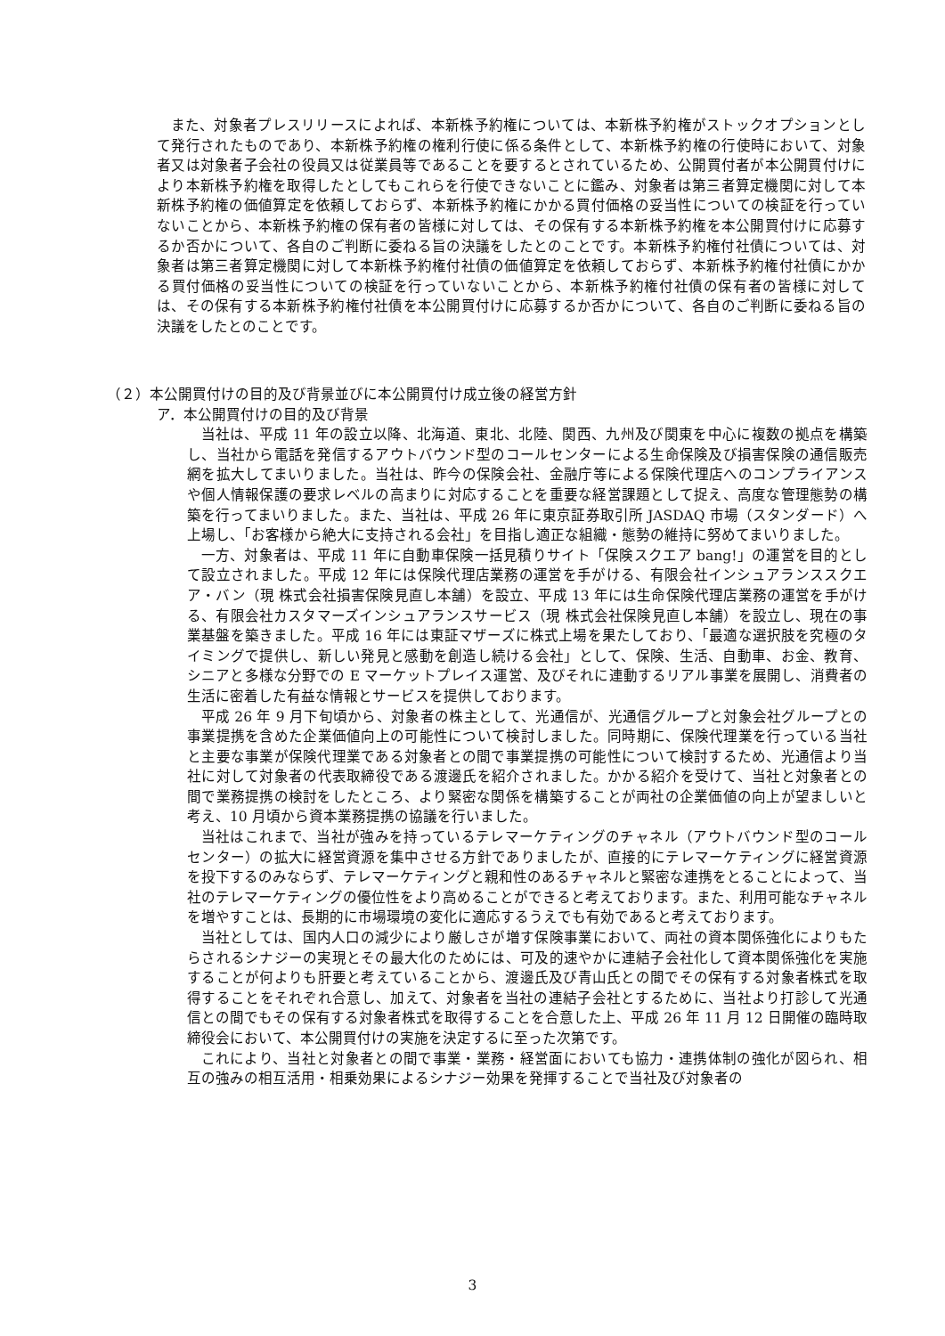また、対象者プレスリリースによれば、本新株予約権については、本新株予約権がストックオプションとして発行されたものであり、本新株予約権の権利行使に係る条件として、本新株予約権の行使時において、対象者又は対象者子会社の役員又は従業員等であることを要するとされているため、公開買付者が本公開買付けにより本新株予約権を取得したとしてもこれらを行使できないことに鑑み、対象者は第三者算定機関に対して本新株予約権の価値算定を依頼しておらず、本新株予約権にかかる買付価格の妥当性についての検証を行っていないことから、本新株予約権の保有者の皆様に対しては、その保有する本新株予約権を本公開買付けに応募するか否かについて、各自のご判断に委ねる旨の決議をしたとのことです。本新株予約権付社債については、対象者は第三者算定機関に対して本新株予約権付社債の価値算定を依頼しておらず、本新株予約権付社債にかかる買付価格の妥当性についての検証を行っていないことから、本新株予約権付社債の保有者の皆様に対しては、その保有する本新株予約権付社債を本公開買付けに応募するか否かについて、各自のご判断に委ねる旨の決議をしたとのことです。
（２）本公開買付けの目的及び背景並びに本公開買付け成立後の経営方針
ア．本公開買付けの目的及び背景
当社は、平成 11 年の設立以降、北海道、東北、北陸、関西、九州及び関東を中心に複数の拠点を構築し、当社から電話を発信するアウトバウンド型のコールセンターによる生命保険及び損害保険の通信販売網を拡大してまいりました。当社は、昨今の保険会社、金融庁等による保険代理店へのコンプライアンスや個人情報保護の要求レベルの高まりに対応することを重要な経営課題として捉え、高度な管理態勢の構築を行ってまいりました。また、当社は、平成 26 年に東京証券取引所 JASDAQ 市場（スタンダード）へ上場し、「お客様から絶大に支持される会社」を目指し適正な組織・態勢の維持に努めてまいりました。
一方、対象者は、平成 11 年に自動車保険一括見積りサイト「保険スクエア bang!」の運営を目的として設立されました。平成 12 年には保険代理店業務の運営を手がける、有限会社インシュアランススクエア・バン（現 株式会社損害保険見直し本舗）を設立、平成 13 年には生命保険代理店業務の運営を手がける、有限会社カスタマーズインシュアランスサービス（現 株式会社保険見直し本舗）を設立し、現在の事業基盤を築きました。平成 16 年には東証マザーズに株式上場を果たしており、「最適な選択肢を究極のタイミングで提供し、新しい発見と感動を創造し続ける会社」として、保険、生活、自動車、お金、教育、シニアと多様な分野での E マーケットプレイス運営、及びそれに連動するリアル事業を展開し、消費者の生活に密着した有益な情報とサービスを提供しております。
平成 26 年 9 月下旬頃から、対象者の株主として、光通信が、光通信グループと対象会社グループとの事業提携を含めた企業価値向上の可能性について検討しました。同時期に、保険代理業を行っている当社と主要な事業が保険代理業である対象者との間で事業提携の可能性について検討するため、光通信より当社に対して対象者の代表取締役である渡邊氏を紹介されました。かかる紹介を受けて、当社と対象者との間で業務提携の検討をしたところ、より緊密な関係を構築することが両社の企業価値の向上が望ましいと考え、10 月頃から資本業務提携の協議を行いました。
当社はこれまで、当社が強みを持っているテレマーケティングのチャネル（アウトバウンド型のコールセンター）の拡大に経営資源を集中させる方針でありましたが、直接的にテレマーケティングに経営資源を投下するのみならず、テレマーケティングと親和性のあるチャネルと緊密な連携をとることによって、当社のテレマーケティングの優位性をより高めることができると考えております。また、利用可能なチャネルを増やすことは、長期的に市場環境の変化に適応するうえでも有効であると考えております。
当社としては、国内人口の減少により厳しさが増す保険事業において、両社の資本関係強化によりもたらされるシナジーの実現とその最大化のためには、可及的速やかに連結子会社化して資本関係強化を実施することが何よりも肝要と考えていることから、渡邊氏及び青山氏との間でその保有する対象者株式を取得することをそれぞれ合意し、加えて、対象者を当社の連結子会社とするために、当社より打診して光通信との間でもその保有する対象者株式を取得することを合意した上、平成 26 年 11 月 12 日開催の臨時取締役会において、本公開買付けの実施を決定するに至った次第です。
これにより、当社と対象者との間で事業・業務・経営面においても協力・連携体制の強化が図られ、相互の強みの相互活用・相乗効果によるシナジー効果を発揮することで当社及び対象者の
3